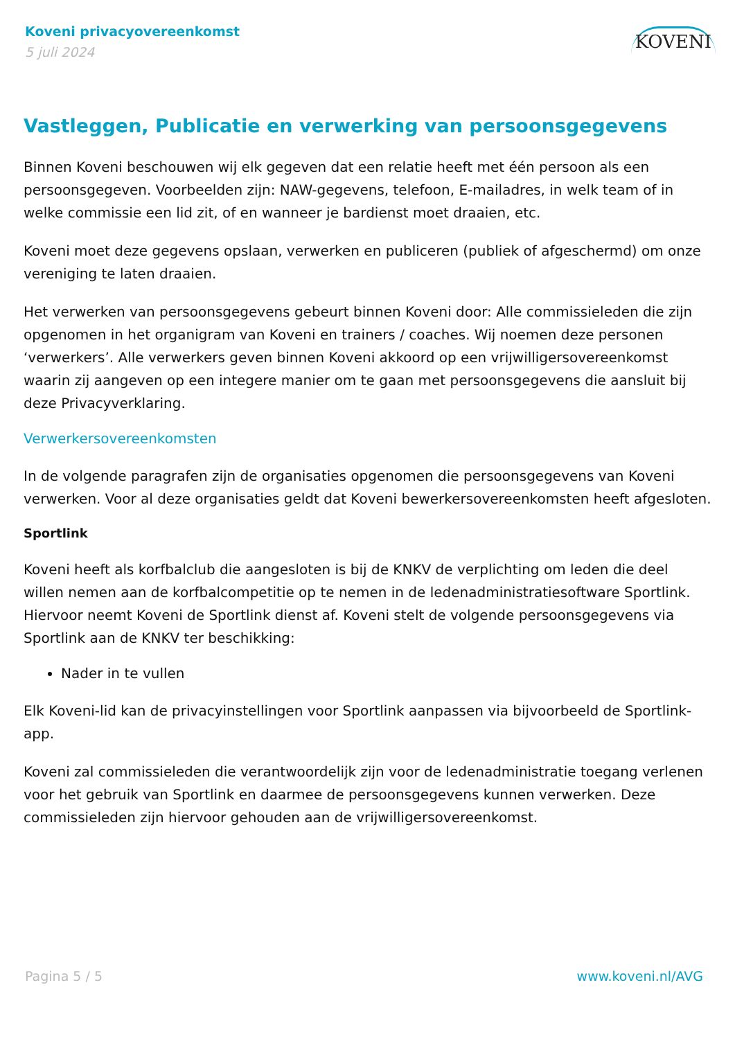Koveni privacyovereenkomst
5 juli 2024
KOVENI
Vastleggen, Publicatie en verwerking van persoonsgegevens
Binnen Koveni beschouwen wij elk gegeven dat een relatie heeft met één persoon als een persoonsgegeven. Voorbeelden zijn: NAW-gegevens, telefoon, E-mailadres, in welk team of in welke commissie een lid zit, of en wanneer je bardienst moet draaien, etc.
Koveni moet deze gegevens opslaan, verwerken en publiceren (publiek of afgeschermd) om onze vereniging te laten draaien.
Het verwerken van persoonsgegevens gebeurt binnen Koveni door: Alle commissieleden die zijn opgenomen in het organigram van Koveni en trainers / coaches. Wij noemen deze personen ‘verwerkers’. Alle verwerkers geven binnen Koveni akkoord op een vrijwilligersovereenkomst waarin zij aangeven op een integere manier om te gaan met persoonsgegevens die aansluit bij deze Privacyverklaring.
Verwerkersovereenkomsten
In de volgende paragrafen zijn de organisaties opgenomen die persoonsgegevens van Koveni verwerken. Voor al deze organisaties geldt dat Koveni bewerkersovereenkomsten heeft afgesloten.
Sportlink
Koveni heeft als korfbalclub die aangesloten is bij de KNKV de verplichting om leden die deel willen nemen aan de korfbalcompetitie op te nemen in de ledenadministratiesoftware Sportlink. Hiervoor neemt Koveni de Sportlink dienst af. Koveni stelt de volgende persoonsgegevens via Sportlink aan de KNKV ter beschikking:
Nader in te vullen
Elk Koveni-lid kan de privacyinstellingen voor Sportlink aanpassen via bijvoorbeeld de Sportlink-app.
Koveni zal commissieleden die verantwoordelijk zijn voor de ledenadministratie toegang verlenen voor het gebruik van Sportlink en daarmee de persoonsgegevens kunnen verwerken. Deze commissieleden zijn hiervoor gehouden aan de vrijwilligersovereenkomst.
Pagina 5 / 5 www.koveni.nl/AVG